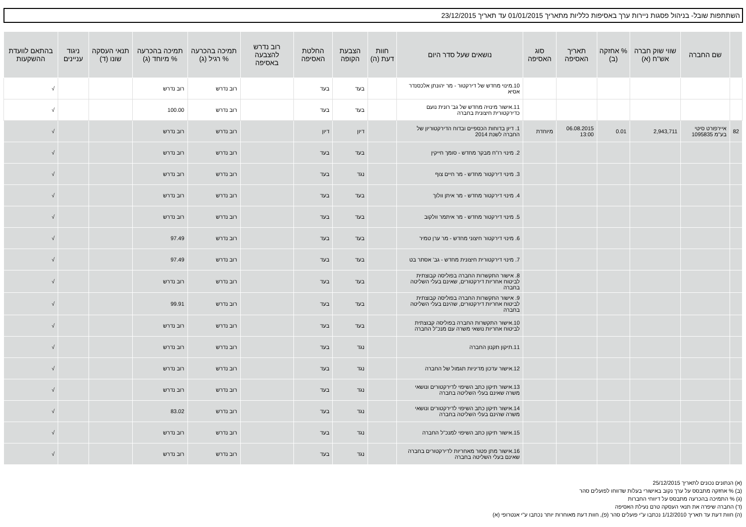השתתפות שובל- בניהול פסגות ניירות ערך באסיפות כלליות מתאריך 01/01/2015 עד תאריך 23/12/2015
| | שם החברה | שווי שוק חברה אש"ח (א) | % אחזקה (ב) | תאריך האסיפה | סוג האסיפה | נושאים שעל סדר היום | חוות דעת (ה) | הצבעת הקופה | החלטת האסיפה | רוב נדרש להצבעה באסיפה | תמיכה בהכרעה % רגיל (ג) | תמיכה בהכרעה % מיוחד (ג) | תנאי העסקה שונו (ד) | ניגוד עניינים | בהתאם לוועדת ההשקעות |
| --- | --- | --- | --- | --- | --- | --- | --- | --- | --- | --- | --- | --- | --- | --- | --- |
| | | | | | | 10.מינוי מחדש של דירקטור - מר יהונתן אלכסנדר אסיא | | בעד | בעד | | רוב נדרש | רוב נדרש | | | √ |
| | | | | | | 11.אישור מינויה מחדש של גב' רונית נועם כדירקטורית חיצונית בחברה | | בעד | בעד | | רוב נדרש | 100.00 | | | √ |
| 82 | איירפורט סיטי בע"מ 1095835 | 2,943,711 | 0.01 | 06.08.2015 13:00 | מיוחדת | 1. דיון בדוחות הכספיים ובדוח הדירקטוריון של החברה לשנת 2014 | | דיון | דיון | | רוב נדרש | רוב נדרש | | | √ |
| | | | | | | 2. מינוי רו"ח מבקר מחדש - סומך חייקין | | בעד | בעד | | רוב נדרש | רוב נדרש | | | √ |
| | | | | | | 3. מינוי דירקטור מחדש - מר חיים צוף | | נגד | בעד | | רוב נדרש | רוב נדרש | | | √ |
| | | | | | | 4. מינוי דירקטור מחדש - מר איתן וולוך | | בעד | בעד | | רוב נדרש | רוב נדרש | | | √ |
| | | | | | | 5. מינוי דירקטור מחדש - מר איתמר וולקוב | | בעד | בעד | | רוב נדרש | רוב נדרש | | | √ |
| | | | | | | 6. מינוי דירקטור חיצוני מחדש - מר ערן טמיר | | בעד | בעד | | רוב נדרש | 97.49 | | | √ |
| | | | | | | 7. מינוי דירקטורית חיצונית מחדש - גב' אסתר בט | | בעד | בעד | | רוב נדרש | 97.49 | | | √ |
| | | | | | | 8. אישור התקשרות החברה בפוליסה קבוצתית לביטוח אחריות דירקטורים, שאינם בעלי השליטה בחברה | | בעד | בעד | | רוב נדרש | רוב נדרש | | | √ |
| | | | | | | 9. אישור התקשרות החברה בפוליסה קבוצתית לביטוח אחריות דירקטורים, שהינם בעלי השליטה בחברה | | בעד | בעד | | רוב נדרש | 99.91 | | | √ |
| | | | | | | 10.אישור התקשרות החברה בפוליסה קבוצתית לביטוח אחריות נושאי משרה עם מנכ"ל החברה | | בעד | בעד | | רוב נדרש | רוב נדרש | | | √ |
| | | | | | | 11.תיקון תקנון החברה | | נגד | בעד | | רוב נדרש | רוב נדרש | | | √ |
| | | | | | | 12.אישור עדכון מדיניות תגמול של החברה | | נגד | בעד | | רוב נדרש | רוב נדרש | | | √ |
| | | | | | | 13.אישור תיקון כתב השיפוי לדירקטורים ונושאי משרה שאינם בעלי השליטה בחברה | | נגד | בעד | | רוב נדרש | רוב נדרש | | | √ |
| | | | | | | 14.אישור תיקון כתב השיפוי לדירקטורים ונושאי משרה שהינם בעלי השליטה בחברה | | נגד | בעד | | רוב נדרש | 83.02 | | | √ |
| | | | | | | 15.אישור תיקון כתב השיפוי למנכ"ל החברה | | נגד | בעד | | רוב נדרש | רוב נדרש | | | √ |
| | | | | | | 16.אישור מתן פטור מאחריות לדירקטורים בחברה שאינם בעלי השליטה בחברה | | נגד | בעד | | רוב נדרש | רוב נדרש | | | √ |
(א) הנתונים נכונים לתאריך 25/12/2015
(ב) % אחזקה מתבסס על ערך נקוב באישורי בעלות שדווחו לפועלים סהר
(ג) % התמיכה בהכרעה מתבסס על דיווחי החברות
(ד) החברה שיפרה את תנאי העסקה טרם נעילת האסיפה
(ה) חוות דעת עד תאריך 1/12/2010 נכתבו ע"י פועלים סהר (פ), חוות דעת מאוחרות יותר נכתבו ע"י אנטרופי (א)